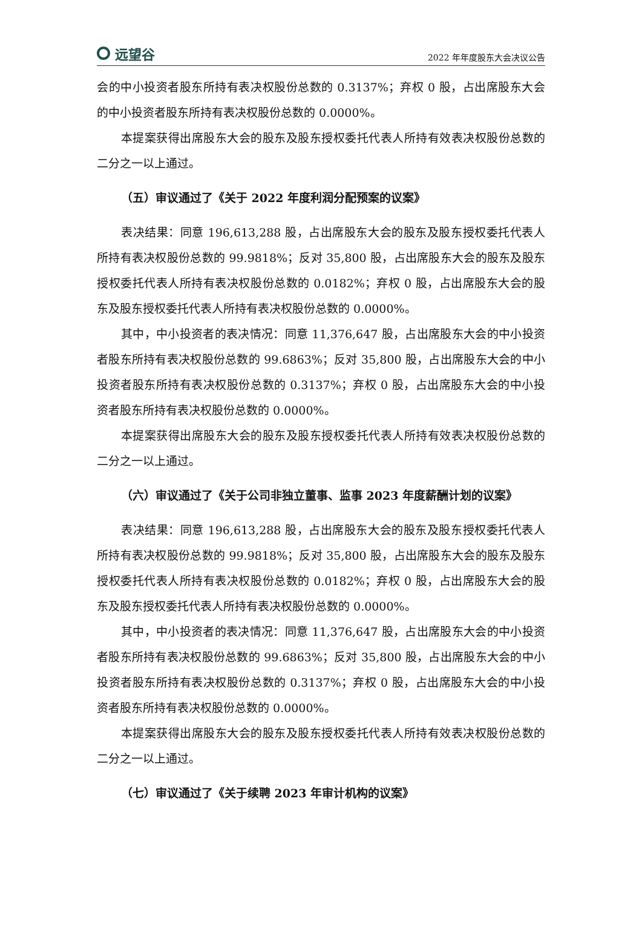远望谷
2022 年年度股东大会决议公告
会的中小投资者股东所持有表决权股份总数的 0.3137%；弃权 0 股，占出席股东大会的中小投资者股东所持有表决权股份总数的 0.0000%。
本提案获得出席股东大会的股东及股东授权委托代表人所持有效表决权股份总数的二分之一以上通过。
（五）审议通过了《关于 2022 年度利润分配预案的议案》
表决结果：同意 196,613,288 股，占出席股东大会的股东及股东授权委托代表人所持有表决权股份总数的 99.9818%；反对 35,800 股，占出席股东大会的股东及股东授权委托代表人所持有表决权股份总数的 0.0182%；弃权 0 股，占出席股东大会的股东及股东授权委托代表人所持有表决权股份总数的 0.0000%。
其中，中小投资者的表决情况：同意 11,376,647 股，占出席股东大会的中小投资者股东所持有表决权股份总数的 99.6863%；反对 35,800 股，占出席股东大会的中小投资者股东所持有表决权股份总数的 0.3137%；弃权 0 股，占出席股东大会的中小投资者股东所持有表决权股份总数的 0.0000%。
本提案获得出席股东大会的股东及股东授权委托代表人所持有效表决权股份总数的二分之一以上通过。
（六）审议通过了《关于公司非独立董事、监事 2023 年度薪酬计划的议案》
表决结果：同意 196,613,288 股，占出席股东大会的股东及股东授权委托代表人所持有表决权股份总数的 99.9818%；反对 35,800 股，占出席股东大会的股东及股东授权委托代表人所持有表决权股份总数的 0.0182%；弃权 0 股，占出席股东大会的股东及股东授权委托代表人所持有表决权股份总数的 0.0000%。
其中，中小投资者的表决情况：同意 11,376,647 股，占出席股东大会的中小投资者股东所持有表决权股份总数的 99.6863%；反对 35,800 股，占出席股东大会的中小投资者股东所持有表决权股份总数的 0.3137%；弃权 0 股，占出席股东大会的中小投资者股东所持有表决权股份总数的 0.0000%。
本提案获得出席股东大会的股东及股东授权委托代表人所持有效表决权股份总数的二分之一以上通过。
（七）审议通过了《关于续聘 2023 年审计机构的议案》